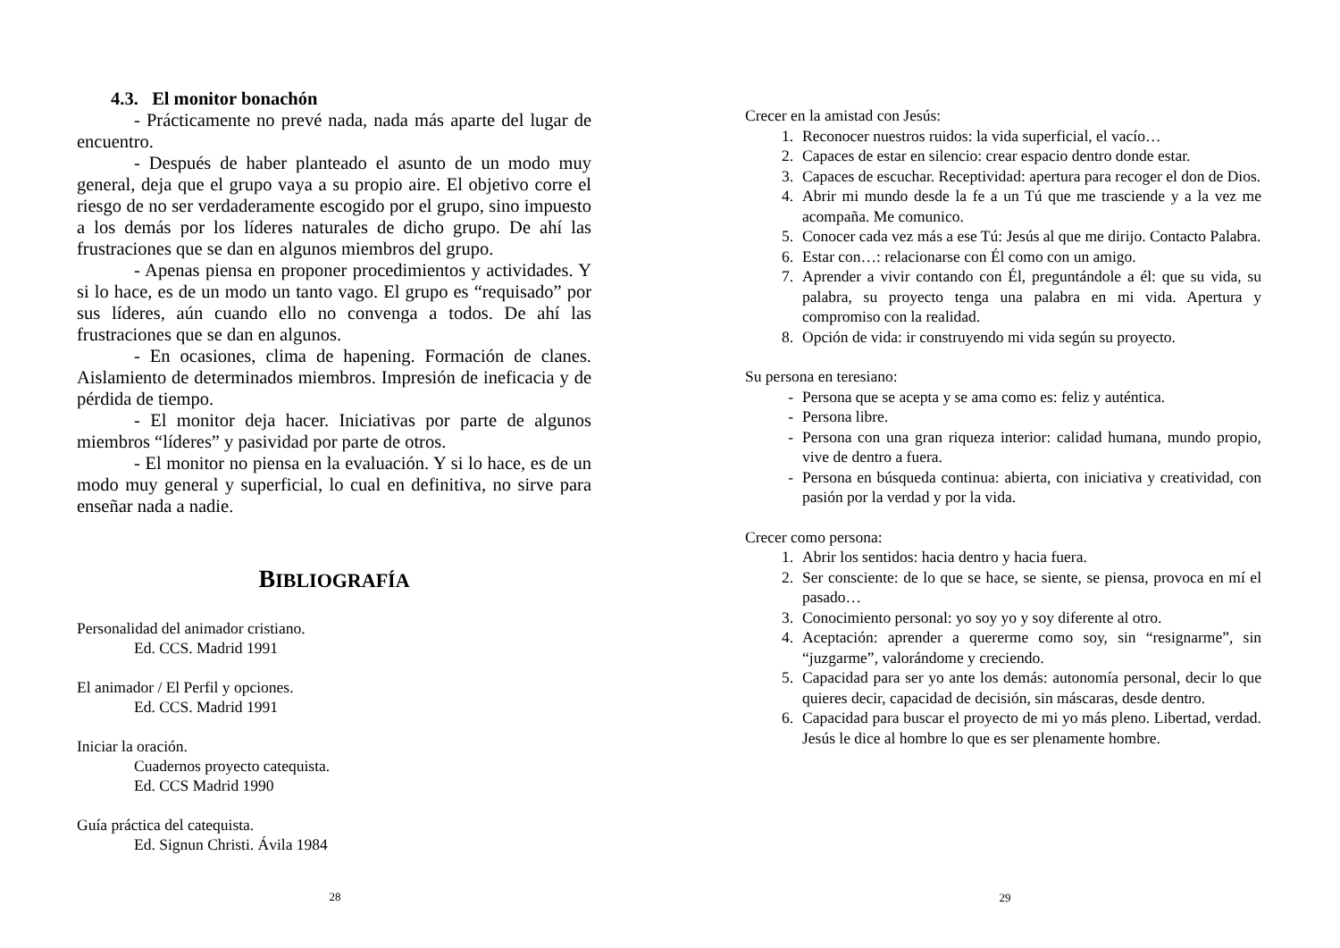4.3. El monitor bonachón
- Prácticamente no prevé nada, nada más aparte del lugar de encuentro.
- Después de haber planteado el asunto de un modo muy general, deja que el grupo vaya a su propio aire. El objetivo corre el riesgo de no ser verdaderamente escogido por el grupo, sino impuesto a los demás por los líderes naturales de dicho grupo. De ahí las frustraciones que se dan en algunos miembros del grupo.
- Apenas piensa en proponer procedimientos y actividades. Y si lo hace, es de un modo un tanto vago. El grupo es “requisado” por sus líderes, aún cuando ello no convenga a todos. De ahí las frustraciones que se dan en algunos.
- En ocasiones, clima de hapening. Formación de clanes. Aislamiento de determinados miembros. Impresión de ineficacia y de pérdida de tiempo.
- El monitor deja hacer. Iniciativas por parte de algunos miembros “líderes” y pasividad por parte de otros.
- El monitor no piensa en la evaluación. Y si lo hace, es de un modo muy general y superficial, lo cual en definitiva, no sirve para enseñar nada a nadie.
BIBLIOGRAFÍA
Personalidad del animador cristiano.
Ed. CCS. Madrid 1991
El animador / El Perfil y opciones.
Ed. CCS. Madrid 1991
Iniciar la oración.
Cuadernos proyecto catequista.
Ed. CCS Madrid 1990
Guía práctica del catequista.
Ed. Signun Christi. Ávila 1984
28
Crecer en la amistad con Jesús:
1. Reconocer nuestros ruidos: la vida superficial, el vacío…
2. Capaces de estar en silencio: crear espacio dentro donde estar.
3. Capaces de escuchar. Receptividad: apertura para recoger el don de Dios.
4. Abrir mi mundo desde la fe a un Tú que me trasciende y a la vez me acompaña. Me comunico.
5. Conocer cada vez más a ese Tú: Jesús al que me dirijo. Contacto Palabra.
6. Estar con…: relacionarse con Él como con un amigo.
7. Aprender a vivir contando con Él, preguntándole a él: que su vida, su palabra, su proyecto tenga una palabra en mi vida. Apertura y compromiso con la realidad.
8. Opción de vida: ir construyendo mi vida según su proyecto.
Su persona en teresiano:
- Persona que se acepta y se ama como es: feliz y auténtica.
- Persona libre.
- Persona con una gran riqueza interior: calidad humana, mundo propio, vive de dentro a fuera.
- Persona en búsqueda continua: abierta, con iniciativa y creatividad, con pasión por la verdad y por la vida.
Crecer como persona:
1. Abrir los sentidos: hacia dentro y hacia fuera.
2. Ser consciente: de lo que se hace, se siente, se piensa, provoca en mí el pasado…
3. Conocimiento personal: yo soy yo y soy diferente al otro.
4. Aceptación: aprender a quererme como soy, sin “resignarme”, sin “juzgarme”, valorándome y creciendo.
5. Capacidad para ser yo ante los demás: autonomía personal, decir lo que quieres decir, capacidad de decisión, sin máscaras, desde dentro.
6. Capacidad para buscar el proyecto de mi yo más pleno. Libertad, verdad. Jesús le dice al hombre lo que es ser plenamente hombre.
29